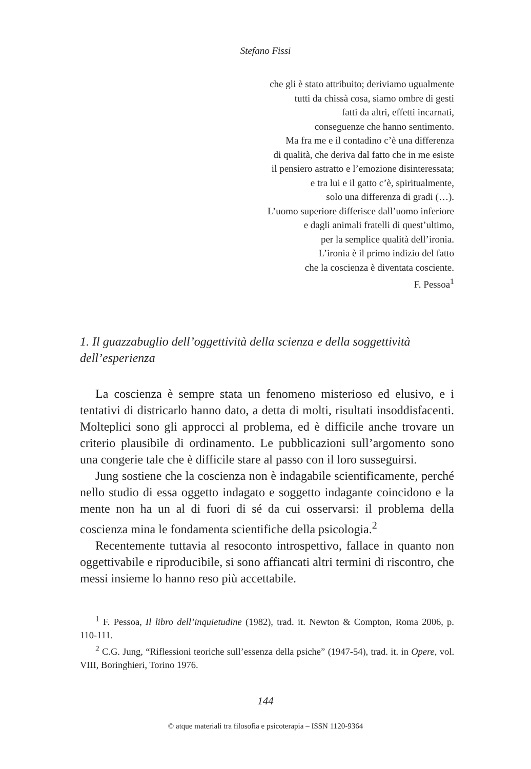Stefano Fissi
che gli è stato attribuito; deriviamo ugualmente
tutti da chissà cosa, siamo ombre di gesti
fatti da altri, effetti incarnati,
conseguenze che hanno sentimento.
Ma fra me e il contadino c’è una differenza
di qualità, che deriva dal fatto che in me esiste
il pensiero astratto e l’emozione disinteressata;
e tra lui e il gatto c’è, spiritualmente,
solo una differenza di gradi (…).
L’uomo superiore differisce dall’uomo inferiore
e dagli animali fratelli di quest’ultimo,
per la semplice qualità dell’ironia.
L’ironia è il primo indizio del fatto
che la coscienza è diventata cosciente.
F. Pessoa<sup>1</sup>
1. Il guazzabuglio dell’oggettività della scienza e della soggettività dell’esperienza
La coscienza è sempre stata un fenomeno misterioso ed elusivo, e i tentativi di districarlo hanno dato, a detta di molti, risultati insoddisfacenti. Molteplici sono gli approcci al problema, ed è difficile anche trovare un criterio plausibile di ordinamento. Le pubblicazioni sull’argomento sono una congerie tale che è difficile stare al passo con il loro susseguirsi.
Jung sostiene che la coscienza non è indagabile scientificamente, perché nello studio di essa oggetto indagato e soggetto indagante coincidono e la mente non ha un al di fuori di sé da cui osservarsi: il problema della coscienza mina le fondamenta scientifiche della psicologia.<sup>2</sup>
Recentemente tuttavia al resoconto introspettivo, fallace in quanto non oggettivabile e riproducibile, si sono affiancati altri termini di riscontro, che messi insieme lo hanno reso più accettabile.
<sup>1</sup> F. Pessoa, Il libro dell’inquietudine (1982), trad. it. Newton & Compton, Roma 2006, p. 110-111.
<sup>2</sup> C.G. Jung, “Riflessioni teoriche sull’essenza della psiche” (1947-54), trad. it. in Opere, vol. VIII, Boringhieri, Torino 1976.
144
© atque materiali tra filosofia e psicoterapia – ISSN 1120-9364